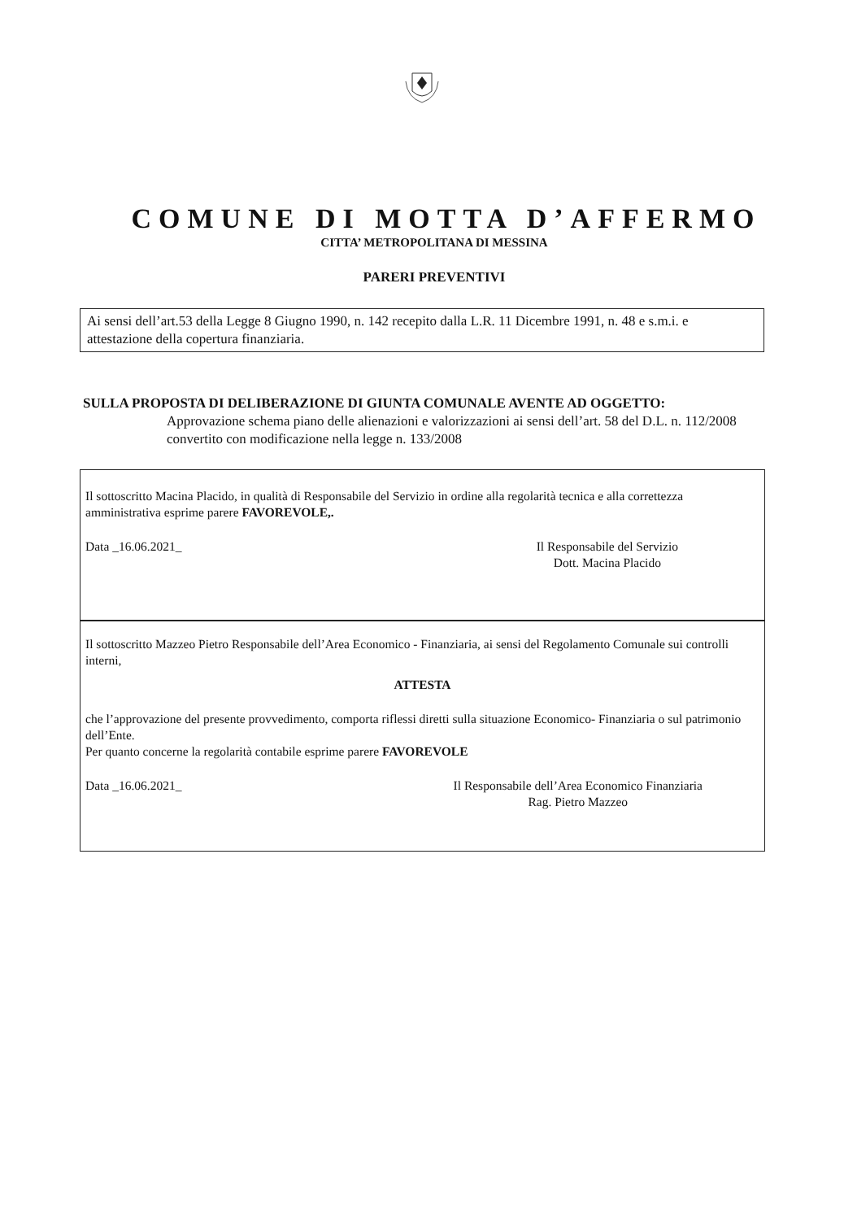COMUNE DI MOTTA D’AFFERMO
CITTA’ METROPOLITANA DI MESSINA
PARERI PREVENTIVI
Ai sensi dell’art.53 della Legge 8 Giugno 1990, n. 142 recepito dalla L.R. 11 Dicembre 1991, n. 48 e s.m.i. e attestazione della copertura finanziaria.
SULLA PROPOSTA DI DELIBERAZIONE DI GIUNTA COMUNALE AVENTE AD OGGETTO:
Approvazione schema piano delle alienazioni e valorizzazioni ai sensi dell’art. 58 del D.L. n. 112/2008 convertito con modificazione nella legge n. 133/2008
Il sottoscritto Macina Placido, in qualità di Responsabile del Servizio in ordine alla regolarità tecnica e alla correttezza amministrativa esprime parere FAVOREVOLE,.
Data _16.06.2021_ Il Responsabile del Servizio
Dott. Macina Placido
Il sottoscritto Mazzeo Pietro Responsabile dell’Area Economico - Finanziaria, ai sensi del Regolamento Comunale sui controlli interni,
ATTESTA
che l’approvazione del presente provvedimento, comporta riflessi diretti sulla situazione Economico- Finanziaria o sul patrimonio dell’Ente.
Per quanto concerne la regolarità contabile esprime parere FAVOREVOLE
Data _16.06.2021_ Il Responsabile dell’Area Economico Finanziaria
Rag. Pietro Mazzeo